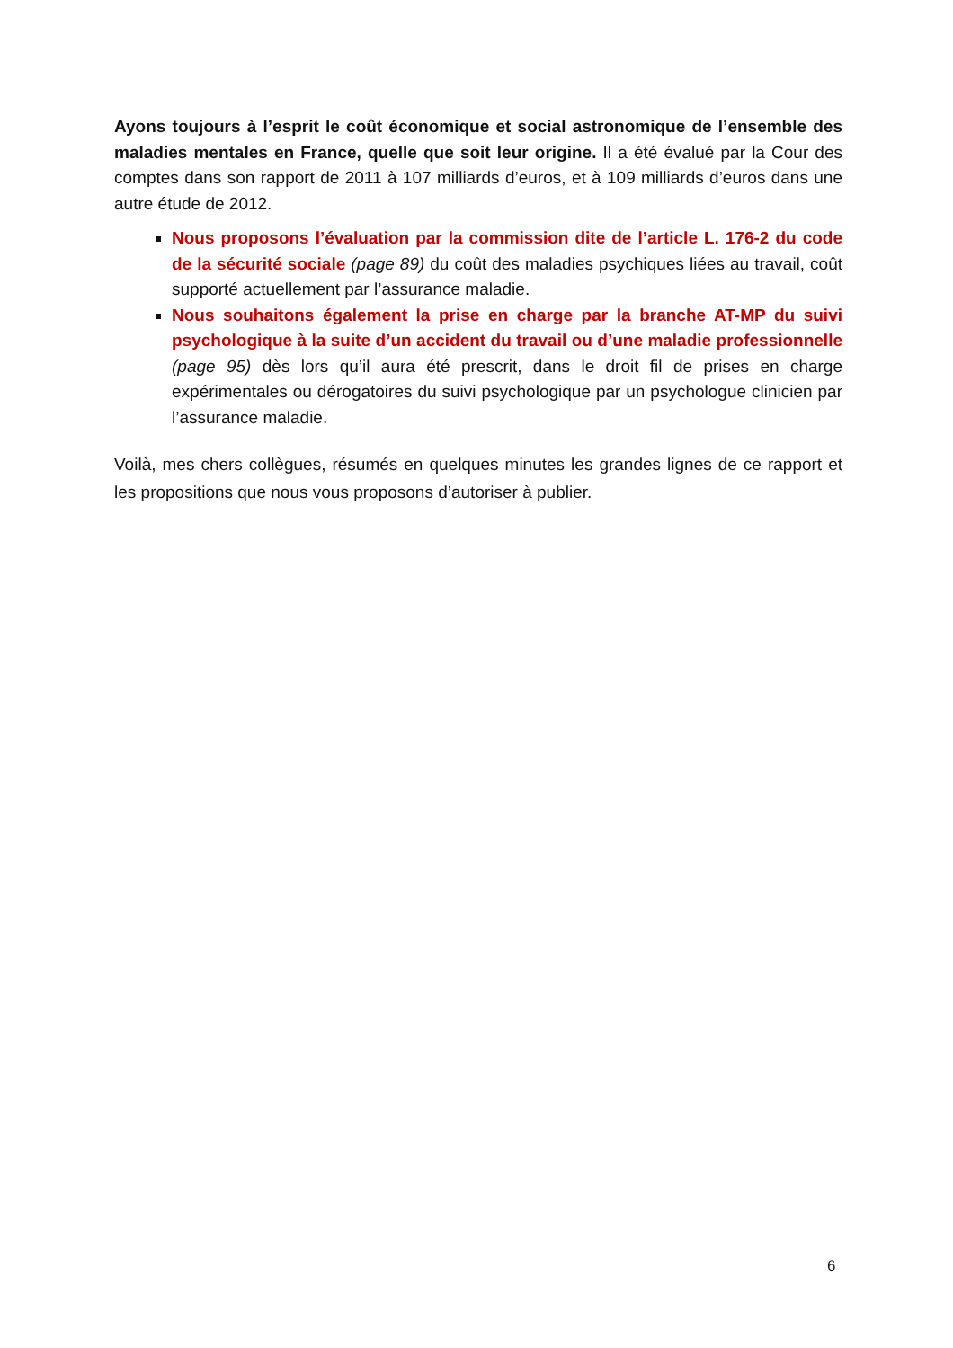Ayons toujours à l’esprit le coût économique et social astronomique de l’ensemble des maladies mentales en France, quelle que soit leur origine. Il a été évalué par la Cour des comptes dans son rapport de 2011 à 107 milliards d’euros, et à 109 milliards d’euros dans une autre étude de 2012.
Nous proposons l’évaluation par la commission dite de l’article L. 176-2 du code de la sécurité sociale (page 89) du coût des maladies psychiques liées au travail, coût supporté actuellement par l’assurance maladie.
Nous souhaitons également la prise en charge par la branche AT-MP du suivi psychologique à la suite d’un accident du travail ou d’une maladie professionnelle (page 95) dès lors qu’il aura été prescrit, dans le droit fil de prises en charge expérimentales ou dérogatoires du suivi psychologique par un psychologue clinicien par l’assurance maladie.
Voilà, mes chers collègues, résumés en quelques minutes les grandes lignes de ce rapport et les propositions que nous vous proposons d’autoriser à publier.
6